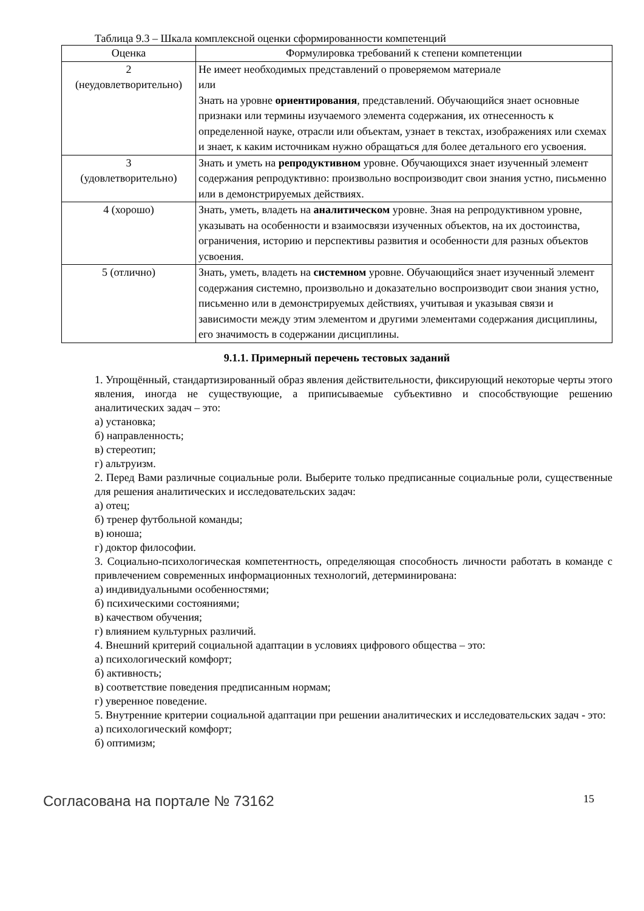Таблица 9.3 – Шкала комплексной оценки сформированности компетенций
| Оценка | Формулировка требований к степени компетенции |
| --- | --- |
| 2 (неудовлетворительно) | Не имеет необходимых представлений о проверяемом материале или Знать на уровне ориентирования , представлений. Обучающийся знает основные признаки или термины изучаемого элемента содержания, их отнесенность к определенной науке, отрасли или объектам, узнает в текстах, изображениях или схемах и знает, к каким источникам нужно обращаться для более детального его усвоения. |
| 3 (удовлетворительно) | Знать и уметь на репродуктивном уровне. Обучающихся знает изученный элемент содержания репродуктивно: произвольно воспроизводит свои знания устно, письменно или в демонстрируемых действиях. |
| 4 (хорошо) | Знать, уметь, владеть на аналитическом уровне. Зная на репродуктивном уровне, указывать на особенности и взаимосвязи изученных объектов, на их достоинства, ограничения, историю и перспективы развития и особенности для разных объектов усвоения. |
| 5 (отлично) | Знать, уметь, владеть на системном уровне. Обучающийся знает изученный элемент содержания системно, произвольно и доказательно воспроизводит свои знания устно, письменно или в демонстрируемых действиях, учитывая и указывая связи и зависимости между этим элементом и другими элементами содержания дисциплины, его значимость в содержании дисциплины. |
9.1.1. Примерный перечень тестовых заданий
1. Упрощённый, стандартизированный образ явления действительности, фиксирующий некоторые черты этого явления, иногда не существующие, а приписываемые субъективно и способствующие решению аналитических задач – это:
а) установка;
б) направленность;
в) стереотип;
г) альтруизм.
2. Перед Вами различные социальные роли. Выберите только предписанные социальные роли, существенные для решения аналитических и исследовательских задач:
а) отец;
б) тренер футбольной команды;
в) юноша;
г) доктор философии.
3. Социально-психологическая компетентность, определяющая способность личности работать в команде с привлечением современных информационных технологий, детерминирована:
а) индивидуальными особенностями;
б) психическими состояниями;
в) качеством обучения;
г) влиянием культурных различий.
4. Внешний критерий социальной адаптации в условиях цифрового общества – это:
а) психологический комфорт;
б) активность;
в) соответствие поведения предписанным нормам;
г) уверенное поведение.
5. Внутренние критерии социальной адаптации при решении аналитических и исследовательских задач - это:
а) психологический комфорт;
б) оптимизм;
Согласована на портале № 73162 15